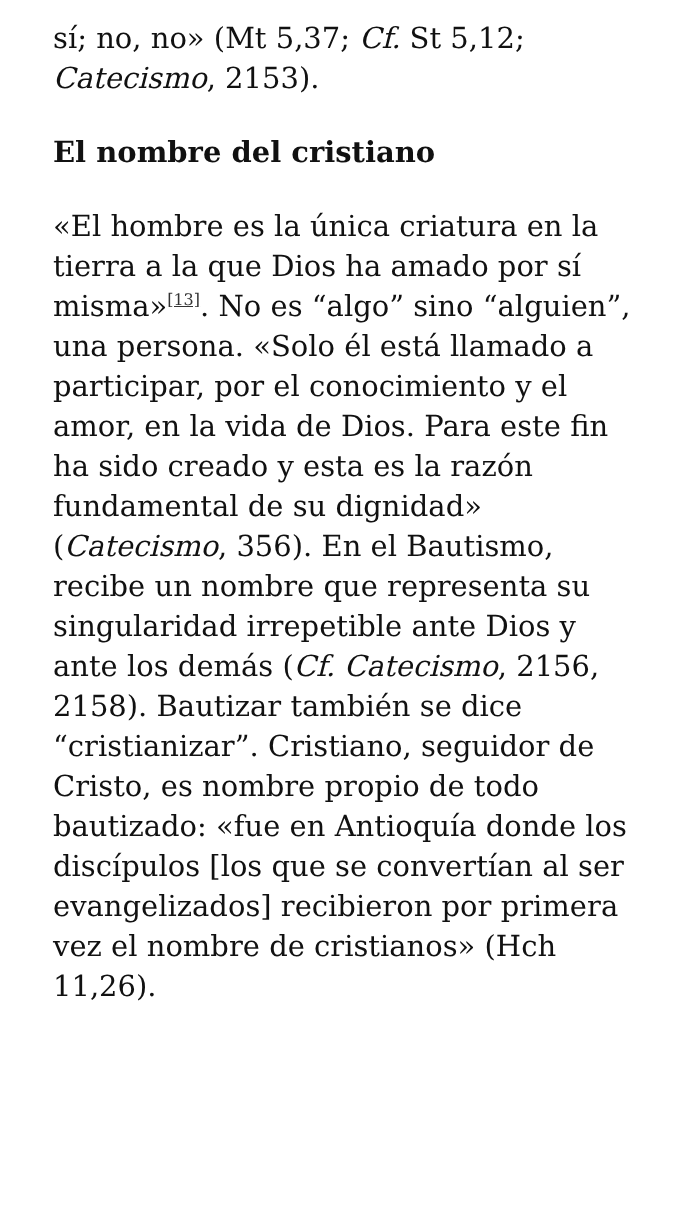sí; no, no» (Mt 5,37; Cf. St 5,12; Catecismo, 2153).
El nombre del cristiano
«El hombre es la única criatura en la tierra a la que Dios ha amado por sí misma»<sup>[13]</sup>. No es “algo” sino “alguien”, una persona. «Solo él está llamado a participar, por el conocimiento y el amor, en la vida de Dios. Para este fin ha sido creado y esta es la razón fundamental de su dignidad» (Catecismo, 356). En el Bautismo, recibe un nombre que representa su singularidad irrepetible ante Dios y ante los demás (Cf. Catecismo, 2156, 2158). Bautizar también se dice “cristianizar”. Cristiano, seguidor de Cristo, es nombre propio de todo bautizado: «fue en Antioquía donde los discípulos [los que se convertían al ser evangelizados] recibieron por primera vez el nombre de cristianos» (Hch 11,26).